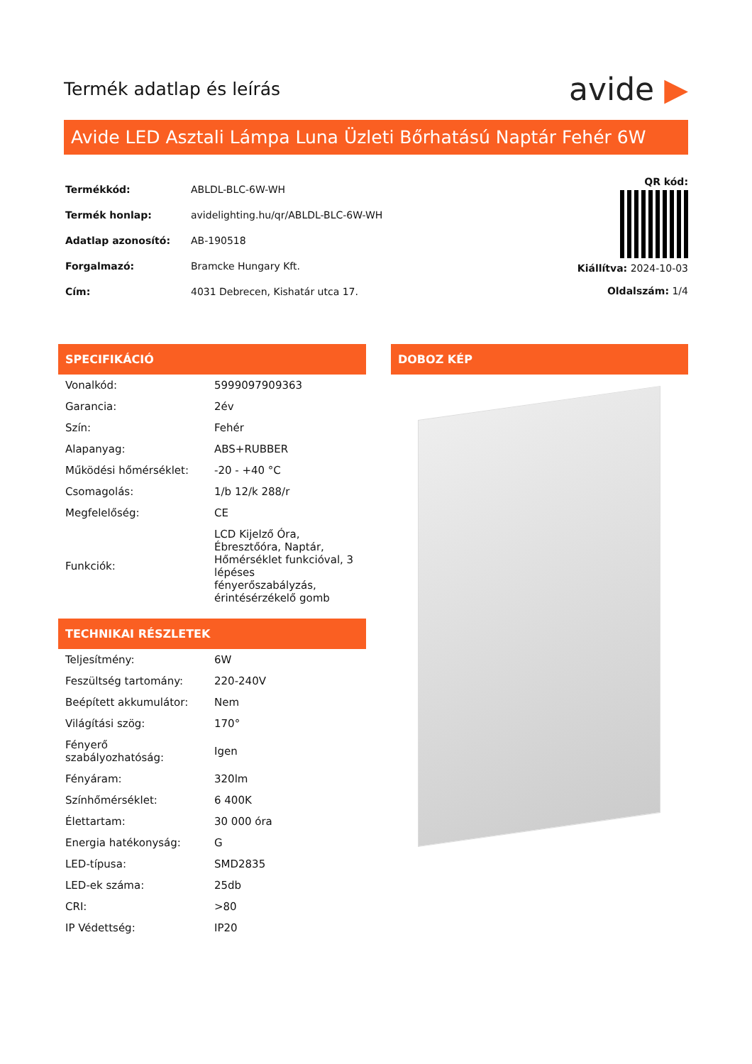Termék adatlap és leírás
avide ▶
Avide LED Asztali Lámpa Luna Üzleti Bőrhatású Naptár Fehér 6W
| Termékkód: | ABLDL-BLC-6W-WH |
| Termék honlap: | avidelighting.hu/qr/ABLDL-BLC-6W-WH |
| Adatlap azonosító: | AB-190518 |
| Forgalmazó: | Bramcke Hungary Kft. |
| Cím: | 4031 Debrecen, Kishatár utca 17. |
QR kód:
Kiállítva: 2024-10-03
Oldalszám: 1/4
SPECIFIKÁCIÓ
| Vonalkód: | 5999097909363 |
| Garancia: | 2év |
| Szín: | Fehér |
| Alapanyag: | ABS+RUBBER |
| Működési hőmérséklet: | -20 - +40 °C |
| Csomagolás: | 1/b 12/k 288/r |
| Megfelelőség: | CE |
| Funkciók: | LCD Kijelző Óra, Ébresztőóra, Naptár, Hőmérséklet funkcióval, 3 lépéses fényerőszabályzás, érintésérzékelő gomb |
TECHNIKAI RÉSZLETEK
| Teljesítmény: | 6W |
| Feszültség tartomány: | 220-240V |
| Beépített akkumulátor: | Nem |
| Világítási szög: | 170° |
| Fényerő szabályozhatóság: | Igen |
| Fényáram: | 320lm |
| Színhőmérséklet: | 6 400K |
| Élettartam: | 30 000 óra |
| Energia hatékonyság: | G |
| LED-típusa: | SMD2835 |
| LED-ek száma: | 25db |
| CRI: | >80 |
| IP Védettség: | IP20 |
DOBOZ KÉP